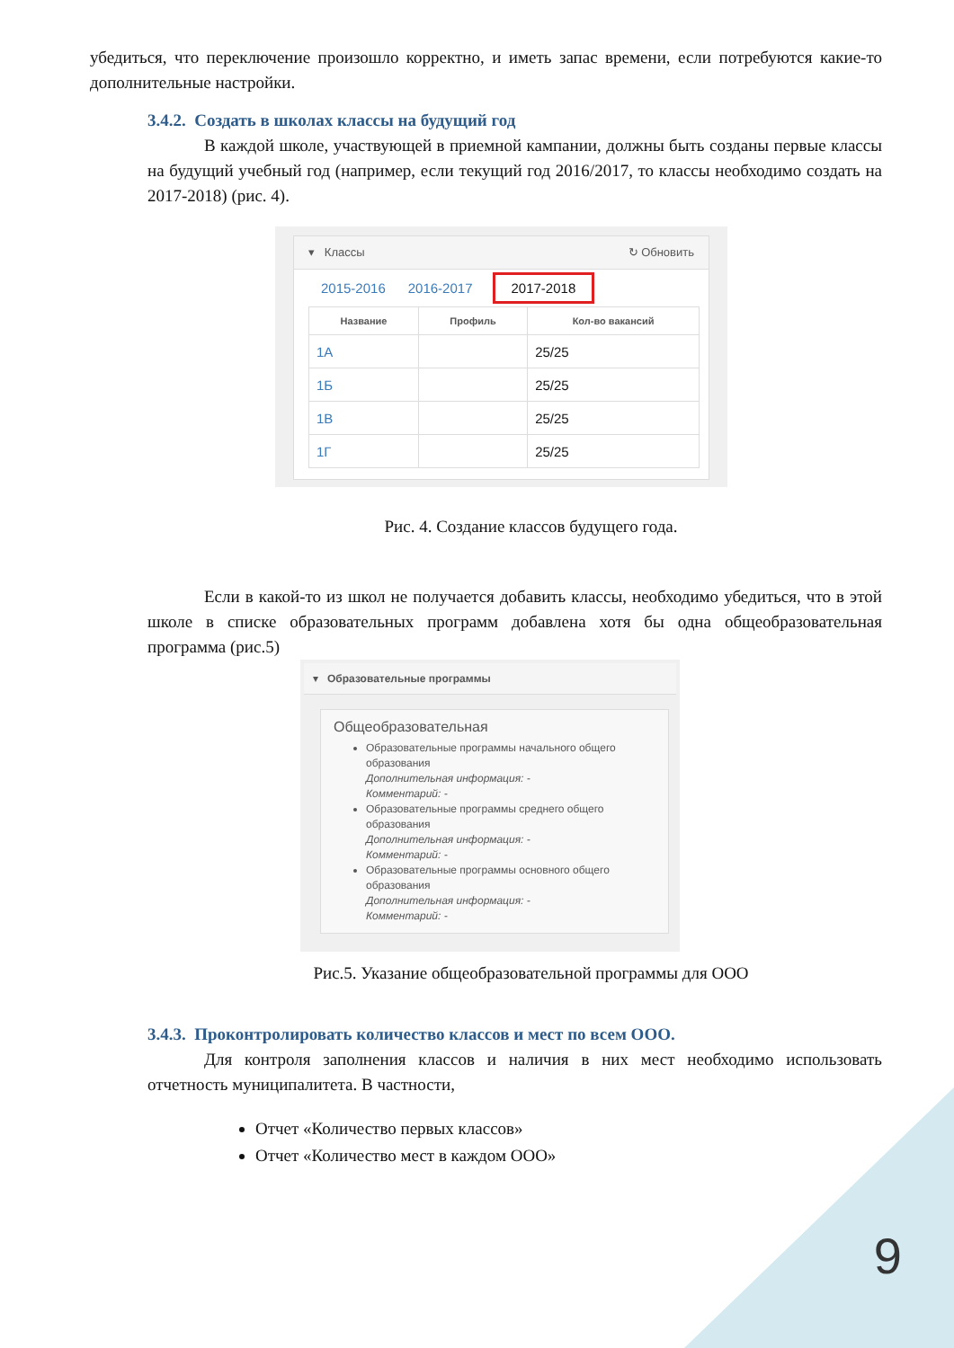убедиться, что переключение произошло корректно, и иметь запас времени, если потребуются какие-то дополнительные настройки.
3.4.2. Создать в школах классы на будущий год
В каждой школе, участвующей в приемной кампании, должны быть созданы первые классы на будущий учебный год (например, если текущий год 2016/2017, то классы необходимо создать на 2017-2018) (рис. 4).
▾ Классы ↻ Обновить
2015-2016 2016-2017 2017-2018
| Название | Профиль | Кол-во вакансий |
| --- | --- | --- |
| 1А | | 25/25 |
| 1Б | | 25/25 |
| 1В | | 25/25 |
| 1Г | | 25/25 |
Рис. 4. Создание классов будущего года.
Если в какой-то из школ не получается добавить классы, необходимо убедиться, что в этой школе в списке образовательных программ добавлена хотя бы одна общеобразовательная программа (рис.5)
▾ Образовательные программы
Общеобразовательная
Образовательные программы начального общего образования
Дополнительная информация: -
Комментарий: -
Образовательные программы среднего общего образования
Дополнительная информация: -
Комментарий: -
Образовательные программы основного общего образования
Дополнительная информация: -
Комментарий: -
Рис.5. Указание общеобразовательной программы для ООО
3.4.3. Проконтролировать количество классов и мест по всем ООО.
Для контроля заполнения классов и наличия в них мест необходимо использовать отчетность муниципалитета. В частности,
Отчет «Количество первых классов»
Отчет «Количество мест в каждом ООО»
9